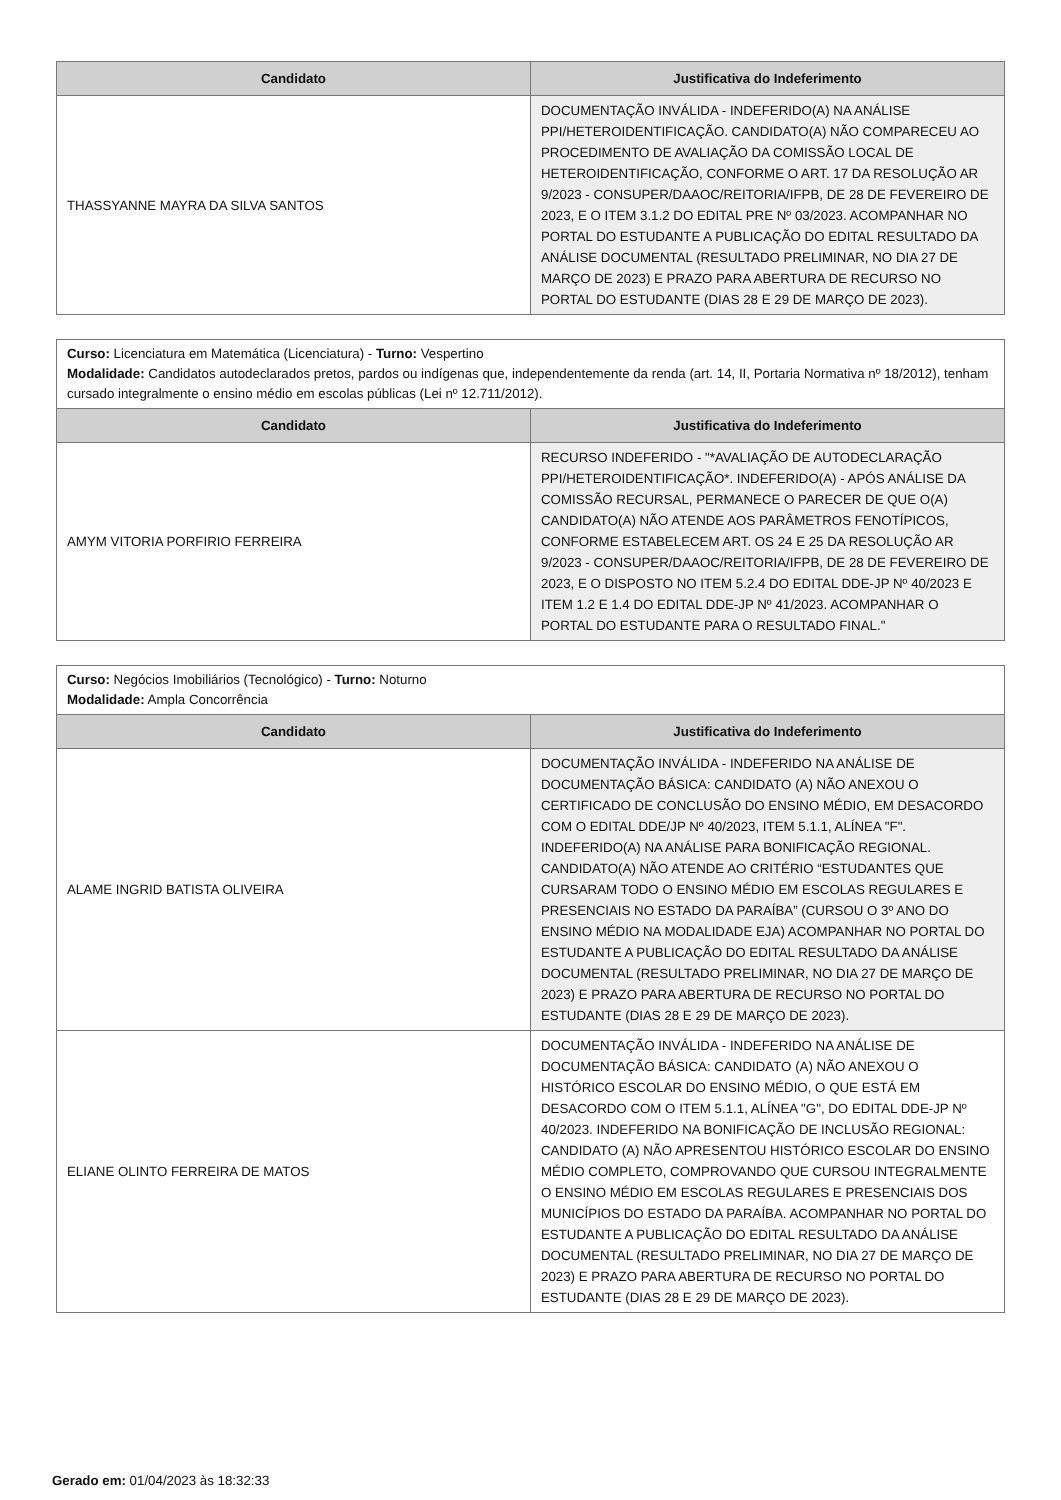| Candidato | Justificativa do Indeferimento |
| --- | --- |
| THASSYANNE MAYRA DA SILVA SANTOS | DOCUMENTAÇÃO INVÁLIDA - INDEFERIDO(A) NA ANÁLISE PPI/HETEROIDENTIFICAÇÃO. CANDIDATO(A) NÃO COMPARECEU AO PROCEDIMENTO DE AVALIAÇÃO DA COMISSÃO LOCAL DE HETEROIDENTIFICAÇÃO, CONFORME O ART. 17 DA RESOLUÇÃO AR 9/2023 - CONSUPER/DAAOC/REITORIA/IFPB, DE 28 DE FEVEREIRO DE 2023, E O ITEM 3.1.2 DO EDITAL PRE Nº 03/2023. ACOMPANHAR NO PORTAL DO ESTUDANTE A PUBLICAÇÃO DO EDITAL RESULTADO DA ANÁLISE DOCUMENTAL (RESULTADO PRELIMINAR, NO DIA 27 DE MARÇO DE 2023) E PRAZO PARA ABERTURA DE RECURSO NO PORTAL DO ESTUDANTE (DIAS 28 E 29 DE MARÇO DE 2023). |
| Curso: Licenciatura em Matemática (Licenciatura) - Turno: Vespertino Modalidade: Candidatos autodeclarados pretos, pardos ou indígenas que, independentemente da renda (art. 14, II, Portaria Normativa nº 18/2012), tenham cursado integralmente o ensino médio em escolas públicas (Lei nº 12.711/2012). | |
| Candidato | Justificativa do Indeferimento |
| AMYM VITORIA PORFIRIO FERREIRA | RECURSO INDEFERIDO - "*AVALIAÇÃO DE AUTODECLARAÇÃO PPI/HETEROIDENTIFICAÇÃO*. INDEFERIDO(A) - APÓS ANÁLISE DA COMISSÃO RECURSAL, PERMANECE O PARECER DE QUE O(A) CANDIDATO(A) NÃO ATENDE AOS PARÂMETROS FENOTÍPICOS, CONFORME ESTABELECEM ART. OS 24 E 25 DA RESOLUÇÃO AR 9/2023 - CONSUPER/DAAOC/REITORIA/IFPB, DE 28 DE FEVEREIRO DE 2023, E O DISPOSTO NO ITEM 5.2.4 DO EDITAL DDE-JP Nº 40/2023 E ITEM 1.2 E 1.4 DO EDITAL DDE-JP Nº 41/2023. ACOMPANHAR O PORTAL DO ESTUDANTE PARA O RESULTADO FINAL." |
| Curso: Negócios Imobiliários (Tecnológico) - Turno: Noturno Modalidade: Ampla Concorrência | |
| Candidato | Justificativa do Indeferimento |
| ALAME INGRID BATISTA OLIVEIRA | DOCUMENTAÇÃO INVÁLIDA - INDEFERIDO NA ANÁLISE DE DOCUMENTAÇÃO BÁSICA: CANDIDATO (A) NÃO ANEXOU O CERTIFICADO DE CONCLUSÃO DO ENSINO MÉDIO, EM DESACORDO COM O EDITAL DDE/JP Nº 40/2023, ITEM 5.1.1, ALÍNEA "F". INDEFERIDO(A) NA ANÁLISE PARA BONIFICAÇÃO REGIONAL. CANDIDATO(A) NÃO ATENDE AO CRITÉRIO “ESTUDANTES QUE CURSARAM TODO O ENSINO MÉDIO EM ESCOLAS REGULARES E PRESENCIAIS NO ESTADO DA PARAÍBA” (CURSOU O 3º ANO DO ENSINO MÉDIO NA MODALIDADE EJA) ACOMPANHAR NO PORTAL DO ESTUDANTE A PUBLICAÇÃO DO EDITAL RESULTADO DA ANÁLISE DOCUMENTAL (RESULTADO PRELIMINAR, NO DIA 27 DE MARÇO DE 2023) E PRAZO PARA ABERTURA DE RECURSO NO PORTAL DO ESTUDANTE (DIAS 28 E 29 DE MARÇO DE 2023). |
| ELIANE OLINTO FERREIRA DE MATOS | DOCUMENTAÇÃO INVÁLIDA - INDEFERIDO NA ANÁLISE DE DOCUMENTAÇÃO BÁSICA: CANDIDATO (A) NÃO ANEXOU O HISTÓRICO ESCOLAR DO ENSINO MÉDIO, O QUE ESTÁ EM DESACORDO COM O ITEM 5.1.1, ALÍNEA "G", DO EDITAL DDE-JP Nº 40/2023. INDEFERIDO NA BONIFICAÇÃO DE INCLUSÃO REGIONAL: CANDIDATO (A) NÃO APRESENTOU HISTÓRICO ESCOLAR DO ENSINO MÉDIO COMPLETO, COMPROVANDO QUE CURSOU INTEGRALMENTE O ENSINO MÉDIO EM ESCOLAS REGULARES E PRESENCIAIS DOS MUNICÍPIOS DO ESTADO DA PARAÍBA. ACOMPANHAR NO PORTAL DO ESTUDANTE A PUBLICAÇÃO DO EDITAL RESULTADO DA ANÁLISE DOCUMENTAL (RESULTADO PRELIMINAR, NO DIA 27 DE MARÇO DE 2023) E PRAZO PARA ABERTURA DE RECURSO NO PORTAL DO ESTUDANTE (DIAS 28 E 29 DE MARÇO DE 2023). |
Gerado em: 01/04/2023 às 18:32:33